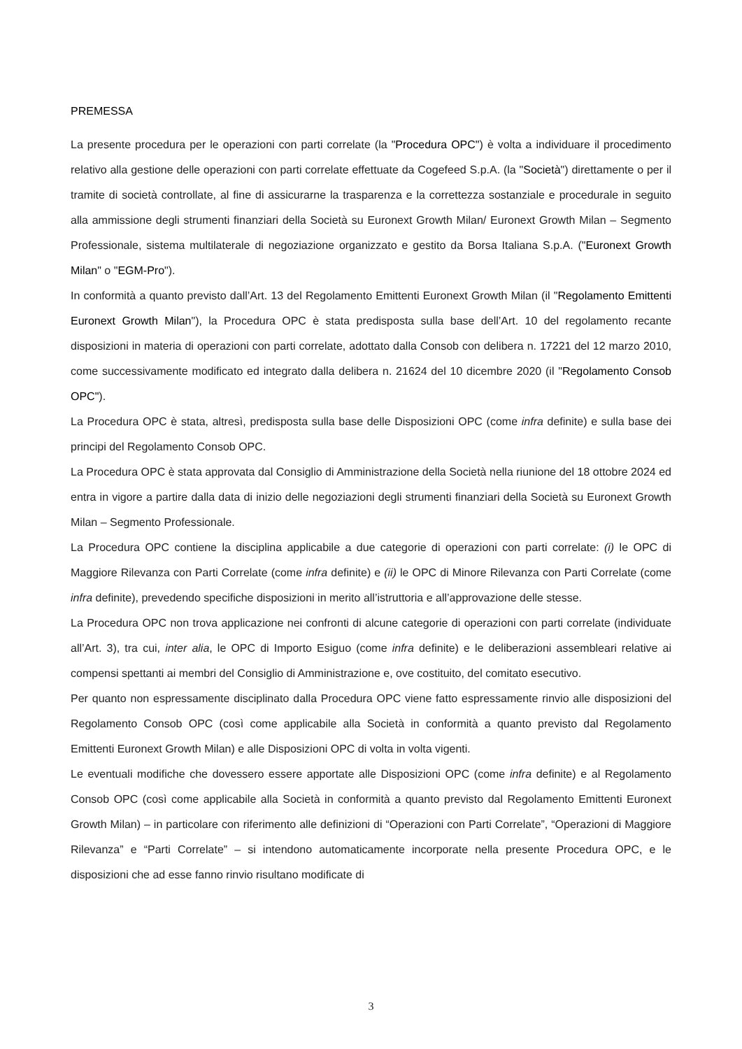PREMESSA
La presente procedura per le operazioni con parti correlate (la "Procedura OPC") è volta a individuare il procedimento relativo alla gestione delle operazioni con parti correlate effettuate da Cogefeed S.p.A. (la "Società") direttamente o per il tramite di società controllate, al fine di assicurarne la trasparenza e la correttezza sostanziale e procedurale in seguito alla ammissione degli strumenti finanziari della Società su Euronext Growth Milan/ Euronext Growth Milan – Segmento Professionale, sistema multilaterale di negoziazione organizzato e gestito da Borsa Italiana S.p.A. ("Euronext Growth Milan" o "EGM-Pro").
In conformità a quanto previsto dall’Art. 13 del Regolamento Emittenti Euronext Growth Milan (il "Regolamento Emittenti Euronext Growth Milan"), la Procedura OPC è stata predisposta sulla base dell’Art. 10 del regolamento recante disposizioni in materia di operazioni con parti correlate, adottato dalla Consob con delibera n. 17221 del 12 marzo 2010, come successivamente modificato ed integrato dalla delibera n. 21624 del 10 dicembre 2020 (il "Regolamento Consob OPC").
La Procedura OPC è stata, altresì, predisposta sulla base delle Disposizioni OPC (come infra definite) e sulla base dei principi del Regolamento Consob OPC.
La Procedura OPC è stata approvata dal Consiglio di Amministrazione della Società nella riunione del 18 ottobre 2024 ed entra in vigore a partire dalla data di inizio delle negoziazioni degli strumenti finanziari della Società su Euronext Growth Milan – Segmento Professionale.
La Procedura OPC contiene la disciplina applicabile a due categorie di operazioni con parti correlate: (i) le OPC di Maggiore Rilevanza con Parti Correlate (come infra definite) e (ii) le OPC di Minore Rilevanza con Parti Correlate (come infra definite), prevedendo specifiche disposizioni in merito all’istruttoria e all’approvazione delle stesse.
La Procedura OPC non trova applicazione nei confronti di alcune categorie di operazioni con parti correlate (individuate all’Art. 3), tra cui, inter alia, le OPC di Importo Esiguo (come infra definite) e le deliberazioni assembleari relative ai compensi spettanti ai membri del Consiglio di Amministrazione e, ove costituito, del comitato esecutivo.
Per quanto non espressamente disciplinato dalla Procedura OPC viene fatto espressamente rinvio alle disposizioni del Regolamento Consob OPC (così come applicabile alla Società in conformità a quanto previsto dal Regolamento Emittenti Euronext Growth Milan) e alle Disposizioni OPC di volta in volta vigenti.
Le eventuali modifiche che dovessero essere apportate alle Disposizioni OPC (come infra definite) e al Regolamento Consob OPC (così come applicabile alla Società in conformità a quanto previsto dal Regolamento Emittenti Euronext Growth Milan) – in particolare con riferimento alle definizioni di “Operazioni con Parti Correlate”, “Operazioni di Maggiore Rilevanza” e “Parti Correlate” – si intendono automaticamente incorporate nella presente Procedura OPC, e le disposizioni che ad esse fanno rinvio risultano modificate di
3